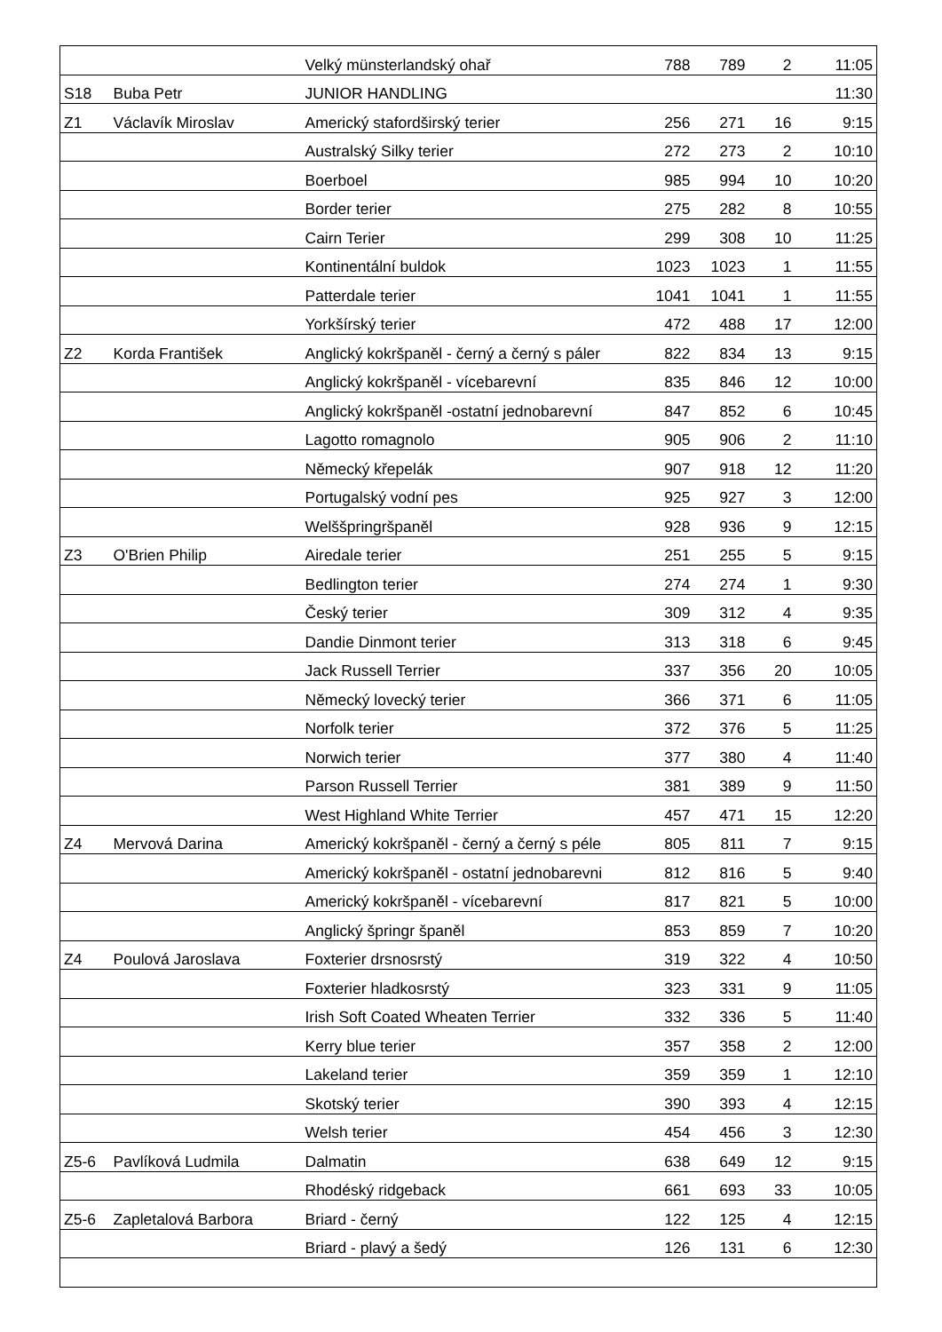| | | Velký münsterlandský ohař | 788 | 789 | 2 | 11:05 |
| S18 | Buba Petr | JUNIOR HANDLING | | | | 11:30 |
| Z1 | Václavík Miroslav | Americký stafordširský terier | 256 | 271 | 16 | 9:15 |
| | | Australský Silky terier | 272 | 273 | 2 | 10:10 |
| | | Boerboel | 985 | 994 | 10 | 10:20 |
| | | Border terier | 275 | 282 | 8 | 10:55 |
| | | Cairn Terier | 299 | 308 | 10 | 11:25 |
| | | Kontinentální buldok | 1023 | 1023 | 1 | 11:55 |
| | | Patterdale terier | 1041 | 1041 | 1 | 11:55 |
| | | Yorkšírský terier | 472 | 488 | 17 | 12:00 |
| Z2 | Korda František | Anglický kokršpaněl - černý a černý s páler | 822 | 834 | 13 | 9:15 |
| | | Anglický kokršpaněl - vícebarevní | 835 | 846 | 12 | 10:00 |
| | | Anglický kokršpaněl -ostatní jednobarevní | 847 | 852 | 6 | 10:45 |
| | | Lagotto romagnolo | 905 | 906 | 2 | 11:10 |
| | | Německý křepelák | 907 | 918 | 12 | 11:20 |
| | | Portugalský vodní pes | 925 | 927 | 3 | 12:00 |
| | | Welššpringršpaněl | 928 | 936 | 9 | 12:15 |
| Z3 | O'Brien Philip | Airedale terier | 251 | 255 | 5 | 9:15 |
| | | Bedlington terier | 274 | 274 | 1 | 9:30 |
| | | Český terier | 309 | 312 | 4 | 9:35 |
| | | Dandie Dinmont terier | 313 | 318 | 6 | 9:45 |
| | | Jack Russell Terrier | 337 | 356 | 20 | 10:05 |
| | | Německý lovecký terier | 366 | 371 | 6 | 11:05 |
| | | Norfolk terier | 372 | 376 | 5 | 11:25 |
| | | Norwich terier | 377 | 380 | 4 | 11:40 |
| | | Parson Russell Terrier | 381 | 389 | 9 | 11:50 |
| | | West Highland White Terrier | 457 | 471 | 15 | 12:20 |
| Z4 | Mervová Darina | Americký kokršpaněl - černý a černý s péle | 805 | 811 | 7 | 9:15 |
| | | Americký kokršpaněl - ostatní jednobarevni | 812 | 816 | 5 | 9:40 |
| | | Americký kokršpaněl - vícebarevní | 817 | 821 | 5 | 10:00 |
| | | Anglický špringr španěl | 853 | 859 | 7 | 10:20 |
| Z4 | Poulová Jaroslava | Foxterier drsnosrstý | 319 | 322 | 4 | 10:50 |
| | | Foxterier hladkosrstý | 323 | 331 | 9 | 11:05 |
| | | Irish Soft Coated Wheaten Terrier | 332 | 336 | 5 | 11:40 |
| | | Kerry blue terier | 357 | 358 | 2 | 12:00 |
| | | Lakeland terier | 359 | 359 | 1 | 12:10 |
| | | Skotský terier | 390 | 393 | 4 | 12:15 |
| | | Welsh terier | 454 | 456 | 3 | 12:30 |
| Z5-6 | Pavlíková Ludmila | Dalmatin | 638 | 649 | 12 | 9:15 |
| | | Rhodéský ridgeback | 661 | 693 | 33 | 10:05 |
| Z5-6 | Zapletalová Barbora | Briard - černý | 122 | 125 | 4 | 12:15 |
| | | Briard - plavý a šedý | 126 | 131 | 6 | 12:30 |